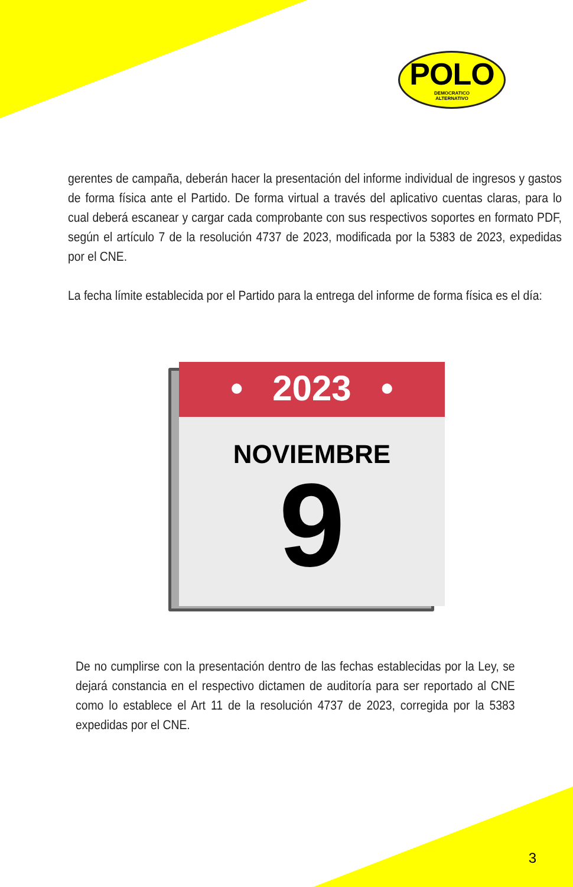POLO
DEMOCRATICO
ALTERNATIVO
gerentes de campaña, deberán hacer la presentación del informe individual de ingresos y gastos de forma física ante el Partido. De forma virtual a través del aplicativo cuentas claras, para lo cual deberá escanear y cargar cada comprobante con sus respectivos soportes en formato PDF, según el artículo 7 de la resolución 4737 de 2023, modificada por la 5383 de 2023, expedidas por el CNE.
La fecha límite establecida por el Partido para la entrega del informe de forma física es el día:
• 2023 •
NOVIEMBRE
9
De no cumplirse con la presentación dentro de las fechas establecidas por la Ley, se dejará constancia en el respectivo dictamen de auditoría para ser reportado al CNE como lo establece el Art 11 de la resolución 4737 de 2023, corregida por la 5383 expedidas por el CNE.
3